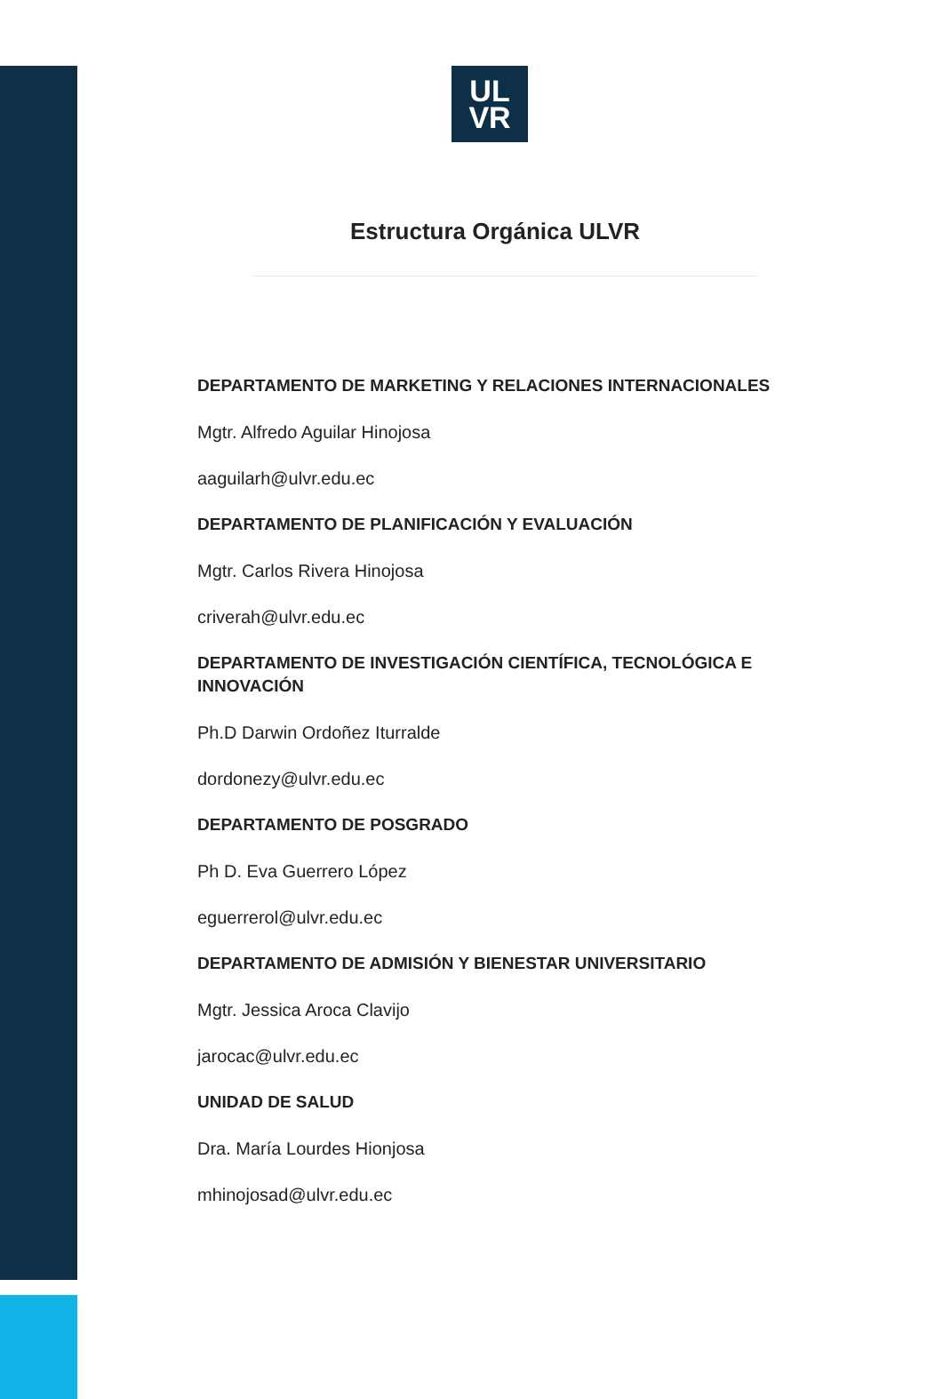UL
VR
Estructura Orgánica ULVR
DEPARTAMENTO DE MARKETING Y RELACIONES INTERNACIONALES
Mgtr. Alfredo Aguilar Hinojosa
aaguilarh@ulvr.edu.ec
DEPARTAMENTO DE PLANIFICACIÓN Y EVALUACIÓN
Mgtr. Carlos Rivera Hinojosa
criverah@ulvr.edu.ec
DEPARTAMENTO DE INVESTIGACIÓN CIENTÍFICA, TECNOLÓGICA E INNOVACIÓN
Ph.D Darwin Ordoñez Iturralde
dordonezy@ulvr.edu.ec
DEPARTAMENTO DE POSGRADO
Ph D. Eva Guerrero López
eguerrerol@ulvr.edu.ec
DEPARTAMENTO DE ADMISIÓN Y BIENESTAR UNIVERSITARIO
Mgtr. Jessica Aroca Clavijo
jarocac@ulvr.edu.ec
UNIDAD DE SALUD
Dra. María Lourdes Hionjosa
mhinojosad@ulvr.edu.ec